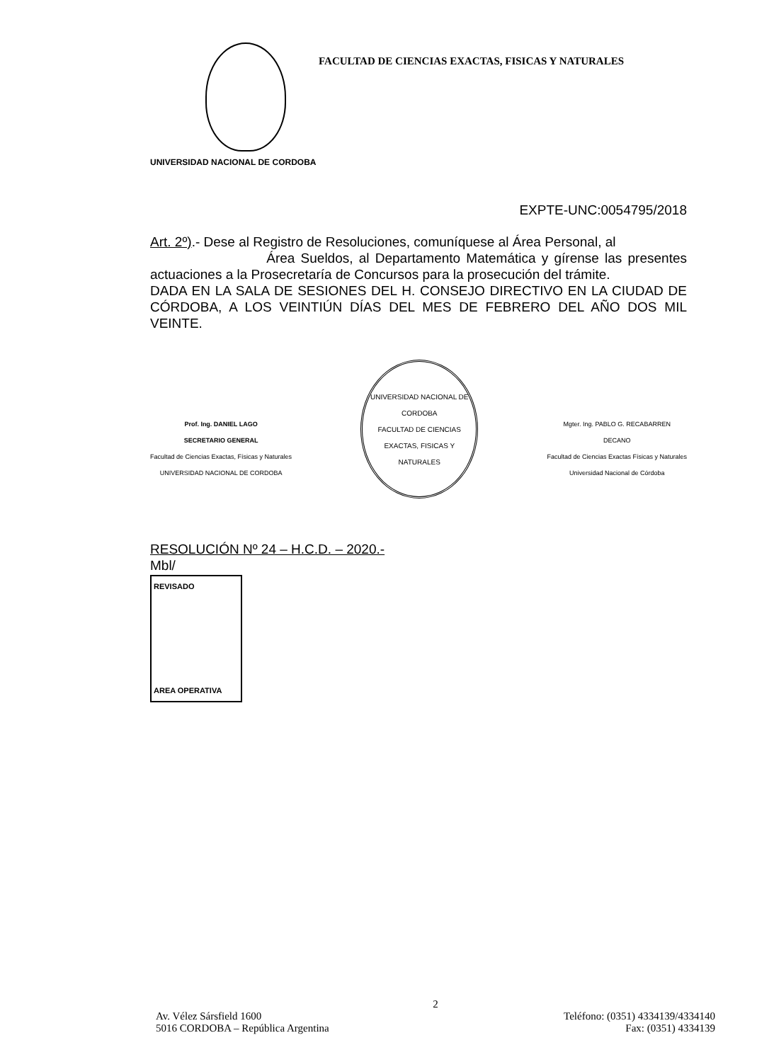FACULTAD DE CIENCIAS EXACTAS, FISICAS Y NATURALES
UNIVERSIDAD NACIONAL DE CORDOBA
EXPTE-UNC:0054795/2018
Art. 2º).- Dese al Registro de Resoluciones, comuníquese al Área Personal, al
Área Sueldos, al Departamento Matemática y gírense las presentes actuaciones a la Prosecretaría de Concursos para la prosecución del trámite.
DADA EN LA SALA DE SESIONES DEL H. CONSEJO DIRECTIVO EN LA CIUDAD DE CÓRDOBA, A LOS VEINTIÚN DÍAS DEL MES DE FEBRERO DEL AÑO DOS MIL VEINTE.
Prof. Ing. DANIEL LAGO
SECRETARIO GENERAL
Facultad de Ciencias Exactas, Físicas y Naturales
UNIVERSIDAD NACIONAL DE CORDOBA
UNIVERSIDAD NACIONAL DE CORDOBA
FACULTAD DE CIENCIAS EXACTAS, FISICAS Y NATURALES
Mgter. Ing. PABLO G. RECABARREN
DECANO
Facultad de Ciencias Exactas Físicas y Naturales
Universidad Nacional de Córdoba
RESOLUCIÓN Nº 24 – H.C.D. – 2020.-
Mbl/
REVISADO
AREA OPERATIVA
2
Av. Vélez Sársfield 1600 Teléfono: (0351) 4334139/4334140
5016 CORDOBA – República Argentina Fax: (0351) 4334139